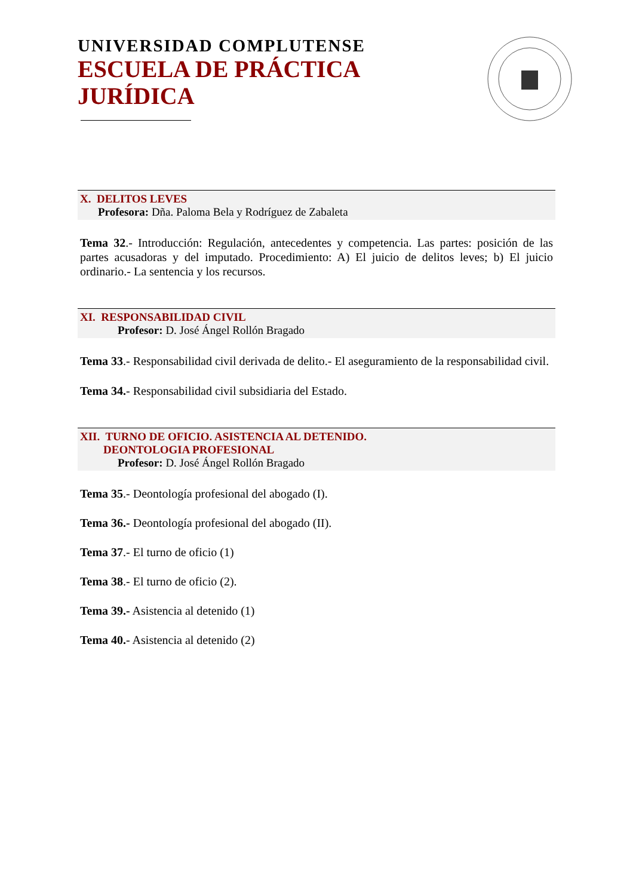UNIVERSIDAD COMPLUTENSE
ESCUELA DE PRÁCTICA
JURÍDICA
X. DELITOS LEVES
Profesora: Dña. Paloma Bela y Rodríguez de Zabaleta
Tema 32.- Introducción: Regulación, antecedentes y competencia. Las partes: posición de las partes acusadoras y del imputado. Procedimiento: A) El juicio de delitos leves; b) El juicio ordinario.- La sentencia y los recursos.
XI. RESPONSABILIDAD CIVIL
Profesor: D. José Ángel Rollón Bragado
Tema 33.- Responsabilidad civil derivada de delito.- El aseguramiento de la responsabilidad civil.
Tema 34.- Responsabilidad civil subsidiaria del Estado.
XII. TURNO DE OFICIO. ASISTENCIA AL DETENIDO.
DEONTOLOGIA PROFESIONAL
Profesor: D. José Ángel Rollón Bragado
Tema 35.- Deontología profesional del abogado (I).
Tema 36.- Deontología profesional del abogado (II).
Tema 37.- El turno de oficio (1)
Tema 38.- El turno de oficio (2).
Tema 39.- Asistencia al detenido (1)
Tema 40.- Asistencia al detenido (2)